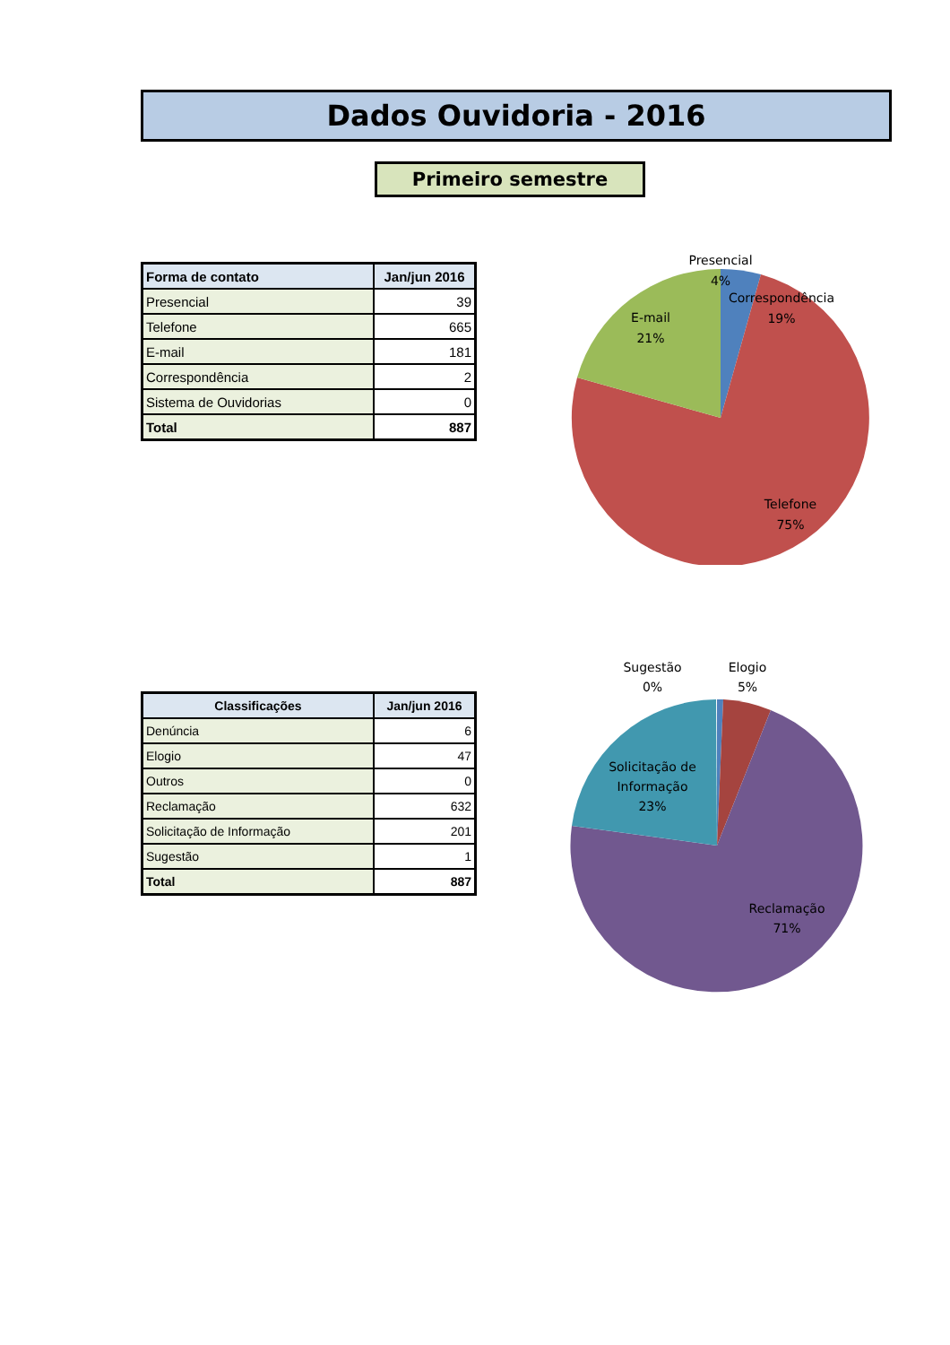Dados Ouvidoria - 2016
Primeiro semestre
| Forma de contato | Jan/jun 2016 |
| --- | --- |
| Presencial | 39 |
| Telefone | 665 |
| E-mail | 181 |
| Correspondência | 2 |
| Sistema de Ouvidorias | 0 |
| Total | 887 |
Presencial
4%
Correspondência
19%
E-mail
21%
Telefone
75%
| Classificações | Jan/jun 2016 |
| --- | --- |
| Denúncia | 6 |
| Elogio | 47 |
| Outros | 0 |
| Reclamação | 632 |
| Solicitação de Informação | 201 |
| Sugestão | 1 |
| Total | 887 |
Sugestão
0%
Elogio
5%
Solicitação de
Informação
23%
Reclamação
71%